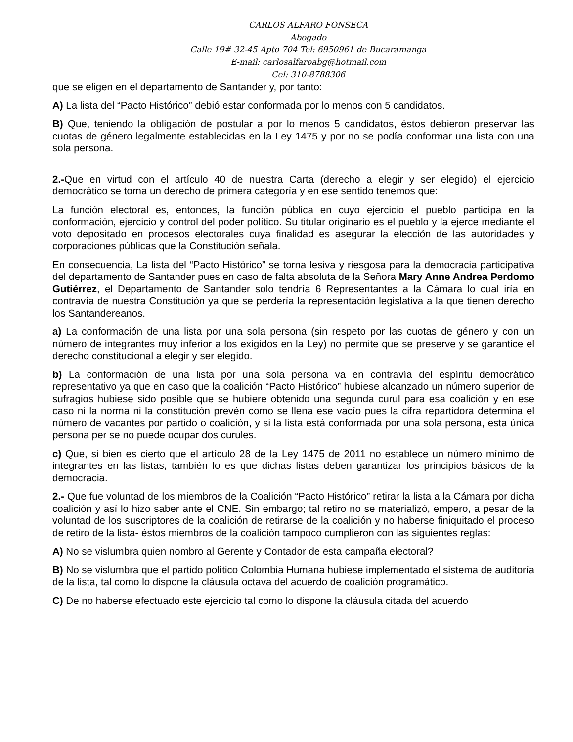CARLOS ALFARO FONSECA
Abogado
Calle 19# 32-45 Apto 704 Tel: 6950961 de Bucaramanga
E-mail: carlosalfaroabg@hotmail.com
Cel: 310-8788306
que se eligen en el departamento de Santander y, por tanto:
A) La lista del “Pacto Histórico” debió estar conformada por lo menos con 5 candidatos.
B) Que, teniendo la obligación de postular a por lo menos 5 candidatos, éstos debieron preservar las cuotas de género legalmente establecidas en la Ley 1475 y por no se podía conformar una lista con una sola persona.
2.-Que en virtud con el artículo 40 de nuestra Carta (derecho a elegir y ser elegido) el ejercicio democrático se torna un derecho de primera categoría y en ese sentido tenemos que:
La función electoral es, entonces, la función pública en cuyo ejercicio el pueblo participa en la conformación, ejercicio y control del poder político. Su titular originario es el pueblo y la ejerce mediante el voto depositado en procesos electorales cuya finalidad es asegurar la elección de las autoridades y corporaciones públicas que la Constitución señala.
En consecuencia, La lista del “Pacto Histórico” se torna lesiva y riesgosa para la democracia participativa del departamento de Santander pues en caso de falta absoluta de la Señora Mary Anne Andrea Perdomo Gutiérrez, el Departamento de Santander solo tendría 6 Representantes a la Cámara lo cual iría en contravía de nuestra Constitución ya que se perdería la representación legislativa a la que tienen derecho los Santandereanos.
a) La conformación de una lista por una sola persona (sin respeto por las cuotas de género y con un número de integrantes muy inferior a los exigidos en la Ley) no permite que se preserve y se garantice el derecho constitucional a elegir y ser elegido.
b) La conformación de una lista por una sola persona va en contravía del espíritu democrático representativo ya que en caso que la coalición “Pacto Histórico” hubiese alcanzado un número superior de sufragios hubiese sido posible que se hubiere obtenido una segunda curul para esa coalición y en ese caso ni la norma ni la constitución prevén como se llena ese vacío pues la cifra repartidora determina el número de vacantes por partido o coalición, y si la lista está conformada por una sola persona, esta única persona per se no puede ocupar dos curules.
c) Que, si bien es cierto que el artículo 28 de la Ley 1475 de 2011 no establece un número mínimo de integrantes en las listas, también lo es que dichas listas deben garantizar los principios básicos de la democracia.
2.- Que fue voluntad de los miembros de la Coalición “Pacto Histórico” retirar la lista a la Cámara por dicha coalición y así lo hizo saber ante el CNE. Sin embargo; tal retiro no se materializó, empero, a pesar de la voluntad de los suscriptores de la coalición de retirarse de la coalición y no haberse finiquitado el proceso de retiro de la lista- éstos miembros de la coalición tampoco cumplieron con las siguientes reglas:
A) No se vislumbra quien nombro al Gerente y Contador de esta campaña electoral?
B) No se vislumbra que el partido político Colombia Humana hubiese implementado el sistema de auditoría de la lista, tal como lo dispone la cláusula octava del acuerdo de coalición programático.
C) De no haberse efectuado este ejercicio tal como lo dispone la cláusula citada del acuerdo